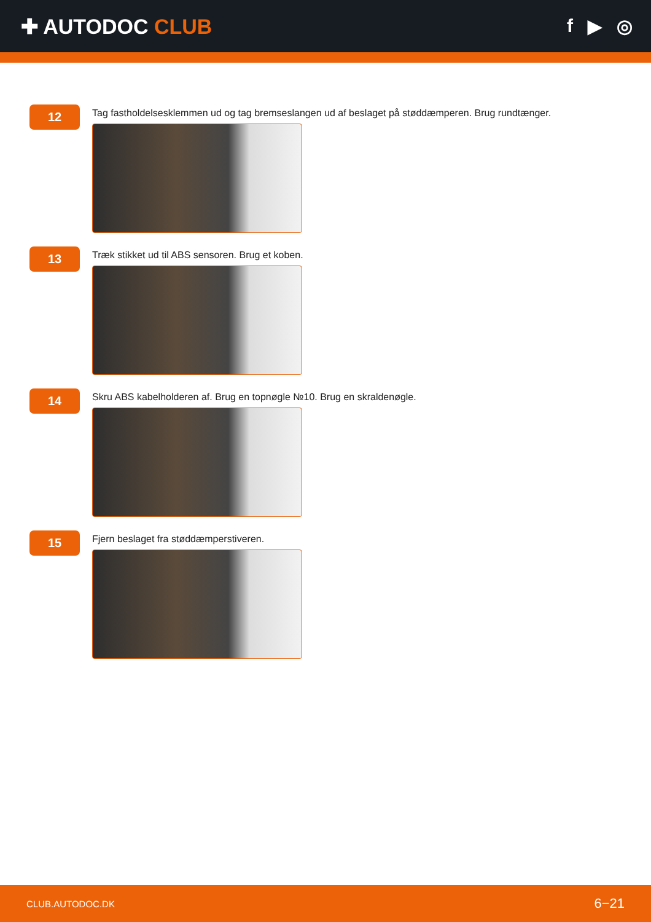✚ AUTODOC CLUB f ▶ ◎
12
Tag fastholdelsesklemmen ud og tag bremseslangen ud af beslaget på støddæmperen. Brug rundtænger.
13
Træk stikket ud til ABS sensoren. Brug et koben.
14
Skru ABS kabelholderen af. Brug en topnøgle №10. Brug en skraldenøgle.
15
Fjern beslaget fra støddæmperstiveren.
CLUB.AUTODOC.DK 6−21